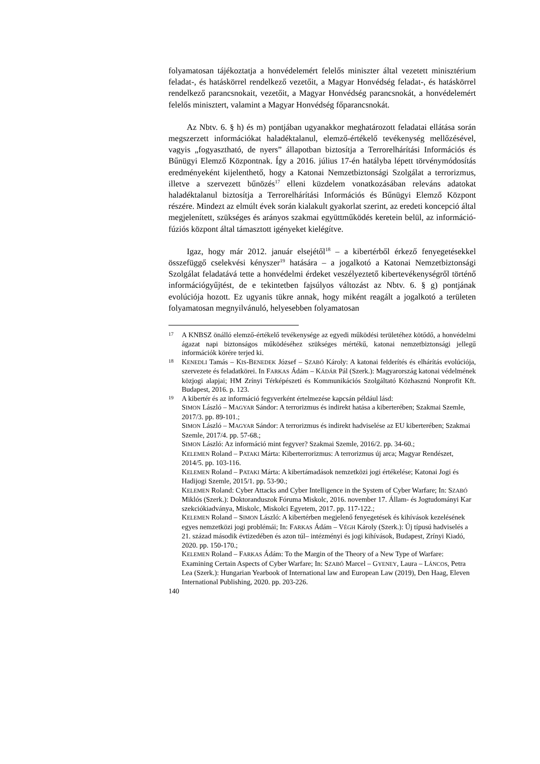folyamatosan tájékoztatja a honvédelemért felelős miniszter által vezetett minisztérium feladat-, és hatáskörrel rendelkező vezetőit, a Magyar Honvédség feladat-, és hatáskörrel rendelkező parancsnokait, vezetőit, a Magyar Honvédség parancsnokát, a honvédelemért felelős minisztert, valamint a Magyar Honvédség főparancsnokát.
Az Nbtv. 6. § h) és m) pontjában ugyanakkor meghatározott feladatai ellátása során megszerzett információkat haladéktalanul, elemző-értékelő tevékenység mellőzésével, vagyis „fogyasztható, de nyers” állapotban biztosítja a Terrorelhárítási Információs és Bűnügyi Elemző Központnak. Így a 2016. július 17-én hatályba lépett törvénymódosítás eredményeként kijelenthető, hogy a Katonai Nemzetbiztonsági Szolgálat a terrorizmus, illetve a szervezett bűnözés<sup>17</sup> elleni küzdelem vonatkozásában releváns adatokat haladéktalanul biztosítja a Terrorelhárítási Információs és Bűnügyi Elemző Központ részére. Mindezt az elmúlt évek során kialakult gyakorlat szerint, az eredeti koncepció által megjelenített, szükséges és arányos szakmai együttműködés keretein belül, az információ-fúziós központ által támasztott igényeket kielégítve.
Igaz, hogy már 2012. január elsejétől<sup>18</sup> – a kibertérből érkező fenyegetésekkel összefüggő cselekvési kényszer<sup>19</sup> hatására – a jogalkotó a Katonai Nemzetbiztonsági Szolgálat feladatává tette a honvédelmi érdeket veszélyeztető kibertevékenységről történő információgyűjtést, de e tekintetben fajsúlyos változást az Nbtv. 6. § g) pontjának evolúciója hozott. Ez ugyanis tükre annak, hogy miként reagált a jogalkotó a területen folyamatosan megnyilvánuló, helyesebben folyamatosan
17 A KNBSZ önálló elemző-értékelő tevékenysége az egyedi működési területéhez kötődő, a honvédelmi ágazat napi biztonságos működéséhez szükséges mértékű, katonai nemzetbiztonsági jellegű információk körére terjed ki.
18 KENEDLI Tamás – KIS-BENEDEK József – SZABÓ Károly: A katonai felderítés és elhárítás evolúciója, szervezete és feladatkörei. In FARKAS Ádám – KÁDÁR Pál (Szerk.): Magyarország katonai védelmének közjogi alapjai; HM Zrínyi Térképészeti és Kommunikációs Szolgáltató Közhasznú Nonprofit Kft. Budapest, 2016. p. 123.
19 A kibertér és az információ fegyverként értelmezése kapcsán például lásd:
SIMON László – MAGYAR Sándor: A terrorizmus és indirekt hatása a kiberterében; Szakmai Szemle, 2017/3. pp. 89-101.;
SIMON László – MAGYAR Sándor: A terrorizmus és indirekt hadviselése az EU kiberterében; Szakmai Szemle, 2017/4. pp. 57-68.;
SIMON László: Az információ mint fegyver? Szakmai Szemle, 2016/2. pp. 34-60.;
KELEMEN Roland – PATAKI Márta: Kiberterrorizmus: A terrorizmus új arca; Magyar Rendészet, 2014/5. pp. 103-116.
KELEMEN Roland – PATAKI Márta: A kibertámadások nemzetközi jogi értékelése; Katonai Jogi és Hadijogi Szemle, 2015/1. pp. 53-90.;
KELEMEN Roland: Cyber Attacks and Cyber Intelligence in the System of Cyber Warfare; In: SZABÓ Miklós (Szerk.): Doktoranduszok Fóruma Miskolc, 2016. november 17. Állam- és Jogtudományi Kar szekciókiadványa, Miskolc, Miskolci Egyetem, 2017. pp. 117-122.;
KELEMEN Roland – SIMON László: A kibertérben megjelenő fenyegetések és kihívások kezelésének egyes nemzetközi jogi problémái; In: FARKAS Ádám – VÉGH Károly (Szerk.): Új típusú hadviselés a 21. század második évtizedében és azon túl– intézményi és jogi kihívások, Budapest, Zrínyi Kiadó, 2020. pp. 150-170.;
KELEMEN Roland – FARKAS Ádám: To the Margin of the Theory of a New Type of Warfare: Examining Certain Aspects of Cyber Warfare; In: SZABÓ Marcel – GYENEY, Laura – LÁNCOS, Petra Lea (Szerk.): Hungarian Yearbook of International law and European Law (2019), Den Haag, Eleven International Publishing, 2020. pp. 203-226.
140